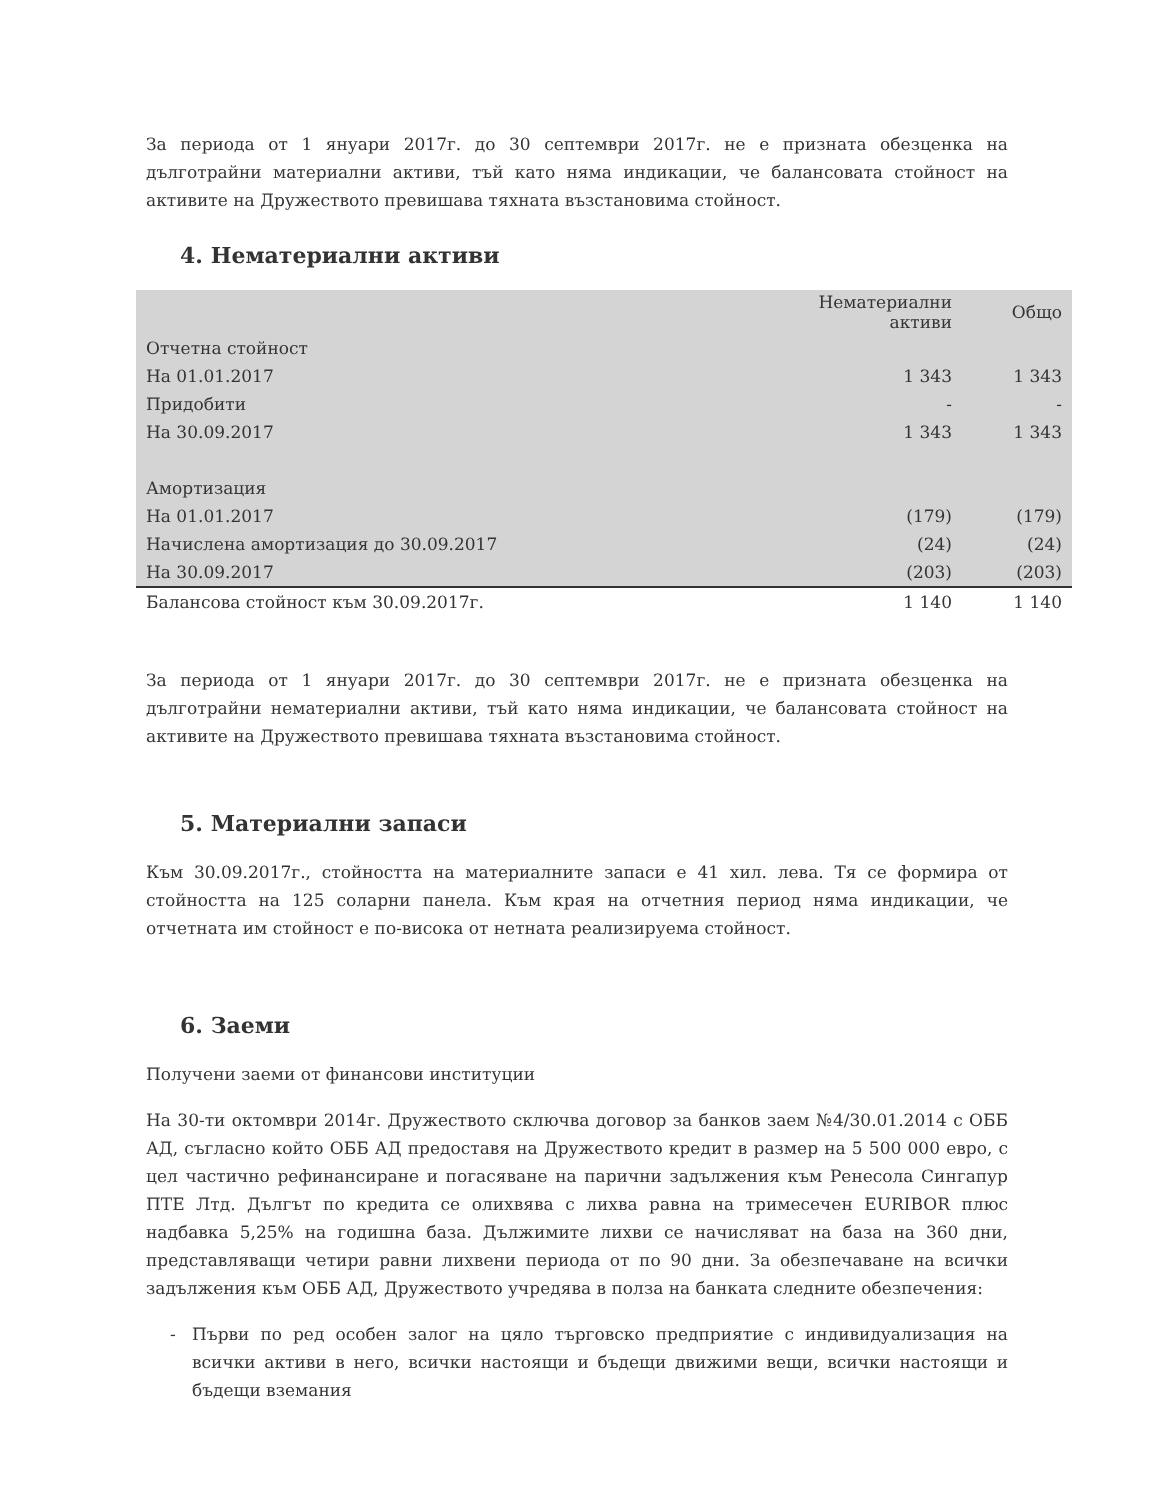За периода от 1 януари 2017г. до 30 септември 2017г. не е призната обезценка на дълготрайни материални активи, тъй като няма индикации, че балансовата стойност на активите на Дружеството превишава тяхната възстановима стойност.
4. Нематериални активи
| | Нематериални активи | Общо |
| --- | --- | --- |
| Отчетна стойност | | |
| На 01.01.2017 | 1 343 | 1 343 |
| Придобити | - | - |
| На 30.09.2017 | 1 343 | 1 343 |
| Амортизация | | |
| На 01.01.2017 | (179) | (179) |
| Начислена амортизация до 30.09.2017 | (24) | (24) |
| На 30.09.2017 | (203) | (203) |
| Балансова стойност към 30.09.2017г. | 1 140 | 1 140 |
За периода от 1 януари 2017г. до 30 септември 2017г. не е призната обезценка на дълготрайни нематериални активи, тъй като няма индикации, че балансовата стойност на активите на Дружеството превишава тяхната възстановима стойност.
5. Материални запаси
Към 30.09.2017г., стойността на материалните запаси е 41 хил. лева. Тя се формира от стойността на 125 соларни панела. Към края на отчетния период няма индикации, че отчетната им стойност е по-висока от нетната реализируема стойност.
6. Заеми
Получени заеми от финансови институции
На 30-ти октомври 2014г. Дружеството сключва договор за банков заем №4/30.01.2014 с ОББ АД, съгласно който ОББ АД предоставя на Дружеството кредит в размер на 5 500 000 евро, с цел частично рефинансиране и погасяване на парични задължения към Ренесола Сингапур ПТЕ Лтд. Дългът по кредита се олихвява с лихва равна на тримесечен EURIBOR плюс надбавка 5,25% на годишна база. Дължимите лихви се начисляват на база на 360 дни, представляващи четири равни лихвени периода от по 90 дни. За обезпечаване на всички задължения към ОББ АД, Дружеството учредява в полза на банката следните обезпечения:
Първи по ред особен залог на цяло търговско предприятие с индивидуализация на всички активи в него, всички настоящи и бъдещи движими вещи, всички настоящи и бъдещи вземания